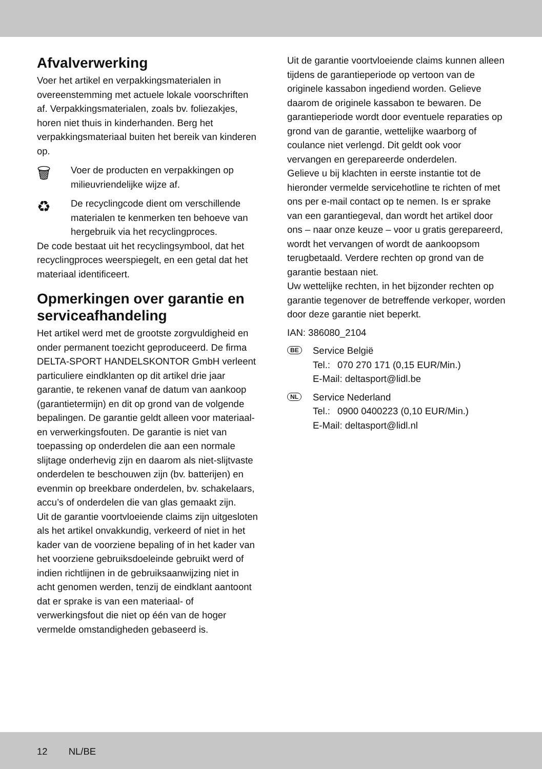Afvalverwerking
Voer het artikel en verpakkingsmaterialen in overeenstemming met actuele lokale voor­schriften af. Verpakkingsmaterialen, zoals bv. foliezakjes, horen niet thuis in kinderhanden. Berg het verpakkingsmateriaal buiten het bereik van kinderen op.
🗑
Voer de producten en verpakkingen op milieuvriendelijke wijze af.
♻
De recyclingcode dient om verschillende materialen te kenmerken ten behoeve van hergebruik via het recyclingproces.
De code bestaat uit het recyclingsymbool, dat het recyclingproces weerspiegelt, en een getal dat het materiaal identificeert.
Opmerkingen over garantie en serviceafhandeling
Het artikel werd met de grootste zorgvuldigheid en onder permanent toezicht geproduceerd. De firma DELTA-SPORT HANDELSKONTOR GmbH verleent particuliere eindklanten op dit artikel drie jaar garantie, te rekenen vanaf de datum van aankoop (garantietermijn) en dit op grond van de volgende bepalingen. De garantie geldt alleen voor materiaal- en verwerkingsfouten. De garantie is niet van toepassing op onderde­len die aan een normale slijtage onderhevig zijn en daarom als niet-slijtvaste onderdelen te beschouwen zijn (bv. batterijen) en evenmin op breekbare onderdelen, bv. schakelaars, accu’s of onderdelen die van glas gemaakt zijn.
Uit de garantie voortvloeiende claims zijn uitge­sloten als het artikel onvakkundig, verkeerd of niet in het kader van de voorziene bepaling of in het kader van het voorziene gebruiksdoeleinde gebruikt werd of indien richtlijnen in de gebruiks­aanwijzing niet in acht genomen werden, tenzij de eindklant aantoont dat er sprake is van een materiaal- of verwerkingsfout die niet op één van de hoger vermelde omstandigheden gebaseerd is.
Uit de garantie voortvloeiende claims kunnen alleen tijdens de garantieperiode op vertoon van de originele kassabon ingediend wor­den. Gelieve daarom de originele kassabon te bewaren. De garantieperiode wordt door eventuele reparaties op grond van de garantie, wettelijke waarborg of coulance niet verlengd. Dit geldt ook voor vervangen en gerepareerde onderdelen.
Gelieve u bij klachten in eerste instantie tot de hieronder vermelde servicehotline te richten of met ons per e-mail contact op te nemen. Is er sprake van een garantiegeval, dan wordt het ar­tikel door ons – naar onze keuze – voor u gratis gerepareerd, wordt het vervangen of wordt de aankoopsom terugbetaald. Verdere rechten op grond van de garantie bestaan niet.
Uw wettelijke rechten, in het bijzonder rechten op garantie tegenover de betreffende verkoper, worden door deze garantie niet beperkt.
IAN: 386080_2104
BE
Service België
| Tel.: | 070 270 171 (0,15 EUR/Min.) |
| E-Mail: deltasport@lidl.be | |
NL
Service Nederland
| Tel.: | 0900 0400223 (0,10 EUR/Min.) |
| E-Mail: deltasport@lidl.nl | |
12 NL/BE